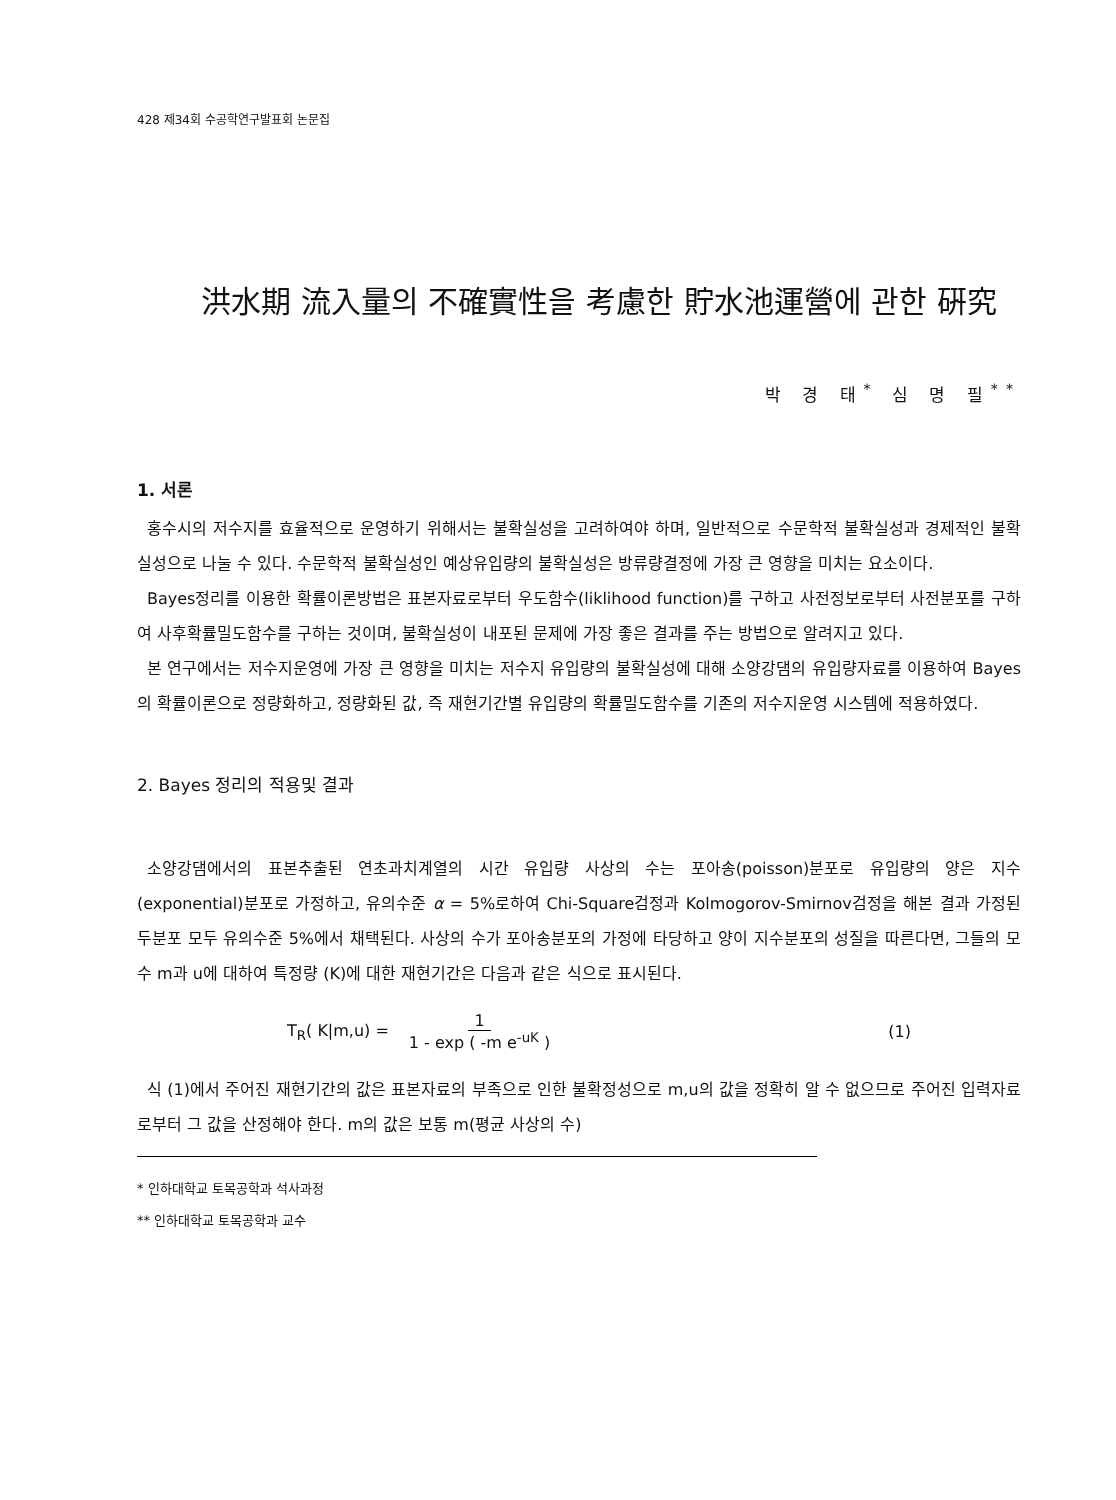428 제34회 수공학연구발표회 논문집
洪水期 流入量의 不確實性을 考慮한 貯水池運營에 관한 硏究
박 경 태<sup>*</sup> 심 명 필<sup>**</sup>
1. 서론
홍수시의 저수지를 효율적으로 운영하기 위해서는 불확실성을 고려하여야 하며, 일반적으로 수문학적 불확실성과 경제적인 불확실성으로 나눌 수 있다. 수문학적 불확실성인 예상유입량의 불확실성은 방류량결정에 가장 큰 영향을 미치는 요소이다.
Bayes정리를 이용한 확률이론방법은 표본자료로부터 우도함수(liklihood function)를 구하고 사전정보로부터 사전분포를 구하여 사후확률밀도함수를 구하는 것이며, 불확실성이 내포된 문제에 가장 좋은 결과를 주는 방법으로 알려지고 있다.
본 연구에서는 저수지운영에 가장 큰 영향을 미치는 저수지 유입량의 불확실성에 대해 소양강댐의 유입량자료를 이용하여 Bayes의 확률이론으로 정량화하고, 정량화된 값, 즉 재현기간별 유입량의 확률밀도함수를 기존의 저수지운영 시스템에 적용하였다.
2. Bayes 정리의 적용및 결과
소양강댐에서의 표본추출된 연초과치계열의 시간 유입량 사상의 수는 포아송(poisson)분포로 유입량의 양은 지수(exponential)분포로 가정하고, 유의수준 α = 5%로하여 Chi-Square검정과 Kolmogorov-Smirnov검정을 해본 결과 가정된 두분포 모두 유의수준 5%에서 채택된다. 사상의 수가 포아송분포의 가정에 타당하고 양이 지수분포의 성질을 따른다면, 그들의 모수 m과 u에 대하여 특정량 (K)에 대한 재현기간은 다음과 같은 식으로 표시된다.
T<sub>R</sub>( K|m,u) = 1
1 - exp ( -m e<sup>-uK</sup> ) (1)
식 (1)에서 주어진 재현기간의 값은 표본자료의 부족으로 인한 불확정성으로 m,u의 값을 정확히 알 수 없으므로 주어진 입력자료로부터 그 값을 산정해야 한다. m의 값은 보통 m(평균 사상의 수)
* 인하대학교 토목공학과 석사과정
** 인하대학교 토목공학과 교수